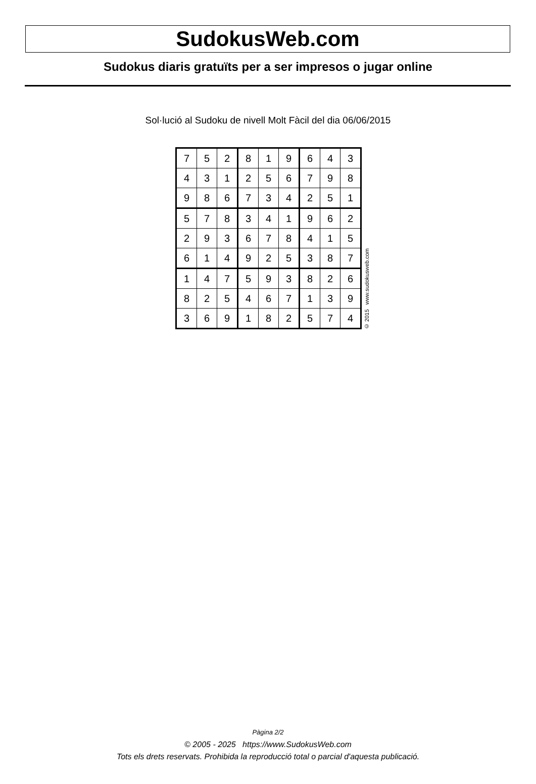SudokusWeb.com
Sudokus diaris gratuïts per a ser impresos o jugar online
Sol·lució al Sudoku de nivell Molt Fàcil del dia 06/06/2015
| 7 | 5 | 2 | 8 | 1 | 9 | 6 | 4 | 3 |
| 4 | 3 | 1 | 2 | 5 | 6 | 7 | 9 | 8 |
| 9 | 8 | 6 | 7 | 3 | 4 | 2 | 5 | 1 |
| 5 | 7 | 8 | 3 | 4 | 1 | 9 | 6 | 2 |
| 2 | 9 | 3 | 6 | 7 | 8 | 4 | 1 | 5 |
| 6 | 1 | 4 | 9 | 2 | 5 | 3 | 8 | 7 |
| 1 | 4 | 7 | 5 | 9 | 3 | 8 | 2 | 6 |
| 8 | 2 | 5 | 4 | 6 | 7 | 1 | 3 | 9 |
| 3 | 6 | 9 | 1 | 8 | 2 | 5 | 7 | 4 |
© 2015 www.sudokusweb.com
Pàgina 2/2
© 2005 - 2025 https://www.SudokusWeb.com
Tots els drets reservats. Prohibida la reproducció total o parcial d'aquesta publicació.